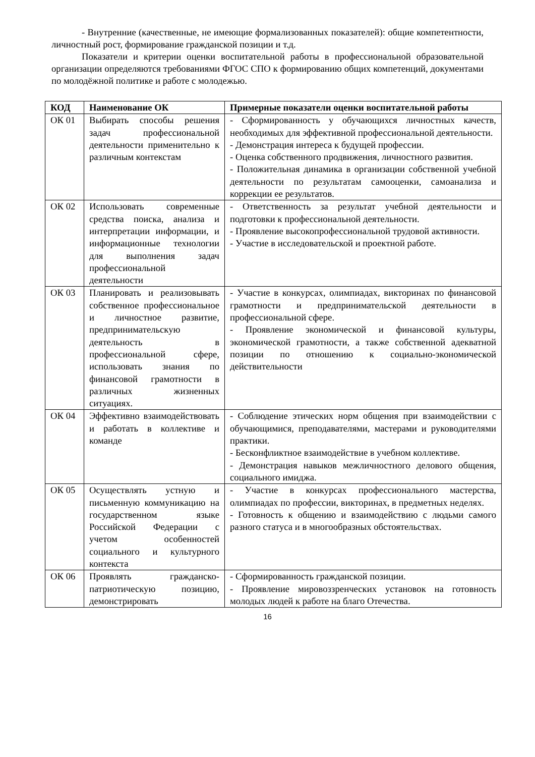- Внутренние (качественные, не имеющие формализованных показателей): общие компетентности, личностный рост, формирование гражданской позиции и т.д.
Показатели и критерии оценки воспитательной работы в профессиональной образовательной организации определяются требованиями ФГОС СПО к формированию общих компетенций, документами по молодёжной политике и работе с молодежью.
| КОД | Наименование ОК | Примерные показатели оценки воспитательной работы |
| --- | --- | --- |
| ОК 01 | Выбирать способы решения задач профессиональной деятельности применительно к различным контекстам | - Сформированность у обучающихся личностных качеств, необходимых для эффективной профессиональной деятельности. - Демонстрация интереса к будущей профессии. - Оценка собственного продвижения, личностного развития. - Положительная динамика в организации собственной учебной деятельности по результатам самооценки, самоанализа и коррекции ее результатов. |
| ОК 02 | Использовать современные средства поиска, анализа и интерпретации информации, и информационные технологии для выполнения задач профессиональной деятельности | - Ответственность за результат учебной деятельности и подготовки к профессиональной деятельности. - Проявление высокопрофессиональной трудовой активности. - Участие в исследовательской и проектной работе. |
| ОК 03 | Планировать и реализовывать собственное профессиональное и личностное развитие, предпринимательскую деятельность в профессиональной сфере, использовать знания по финансовой грамотности в различных жизненных ситуациях. | - Участие в конкурсах, олимпиадах, викторинах по финансовой грамотности и предпринимательской деятельности в профессиональной сфере. - Проявление экономической и финансовой культуры, экономической грамотности, а также собственной адекватной позиции по отношению к социально-экономической действительности |
| ОК 04 | Эффективно взаимодействовать и работать в коллективе и команде | - Соблюдение этических норм общения при взаимодействии с обучающимися, преподавателями, мастерами и руководителями практики. - Бесконфликтное взаимодействие в учебном коллективе. - Демонстрация навыков межличностного делового общения, социального имиджа. |
| ОК 05 | Осуществлять устную и письменную коммуникацию на государственном языке Российской Федерации с учетом особенностей социального и культурного контекста | - Участие в конкурсах профессионального мастерства, олимпиадах по профессии, викторинах, в предметных неделях. - Готовность к общению и взаимодействию с людьми самого разного статуса и в многообразных обстоятельствах. |
| ОК 06 | Проявлять гражданско-патриотическую позицию, демонстрировать | - Сформированность гражданской позиции. - Проявление мировоззренческих установок на готовность молодых людей к работе на благо Отечества. |
16